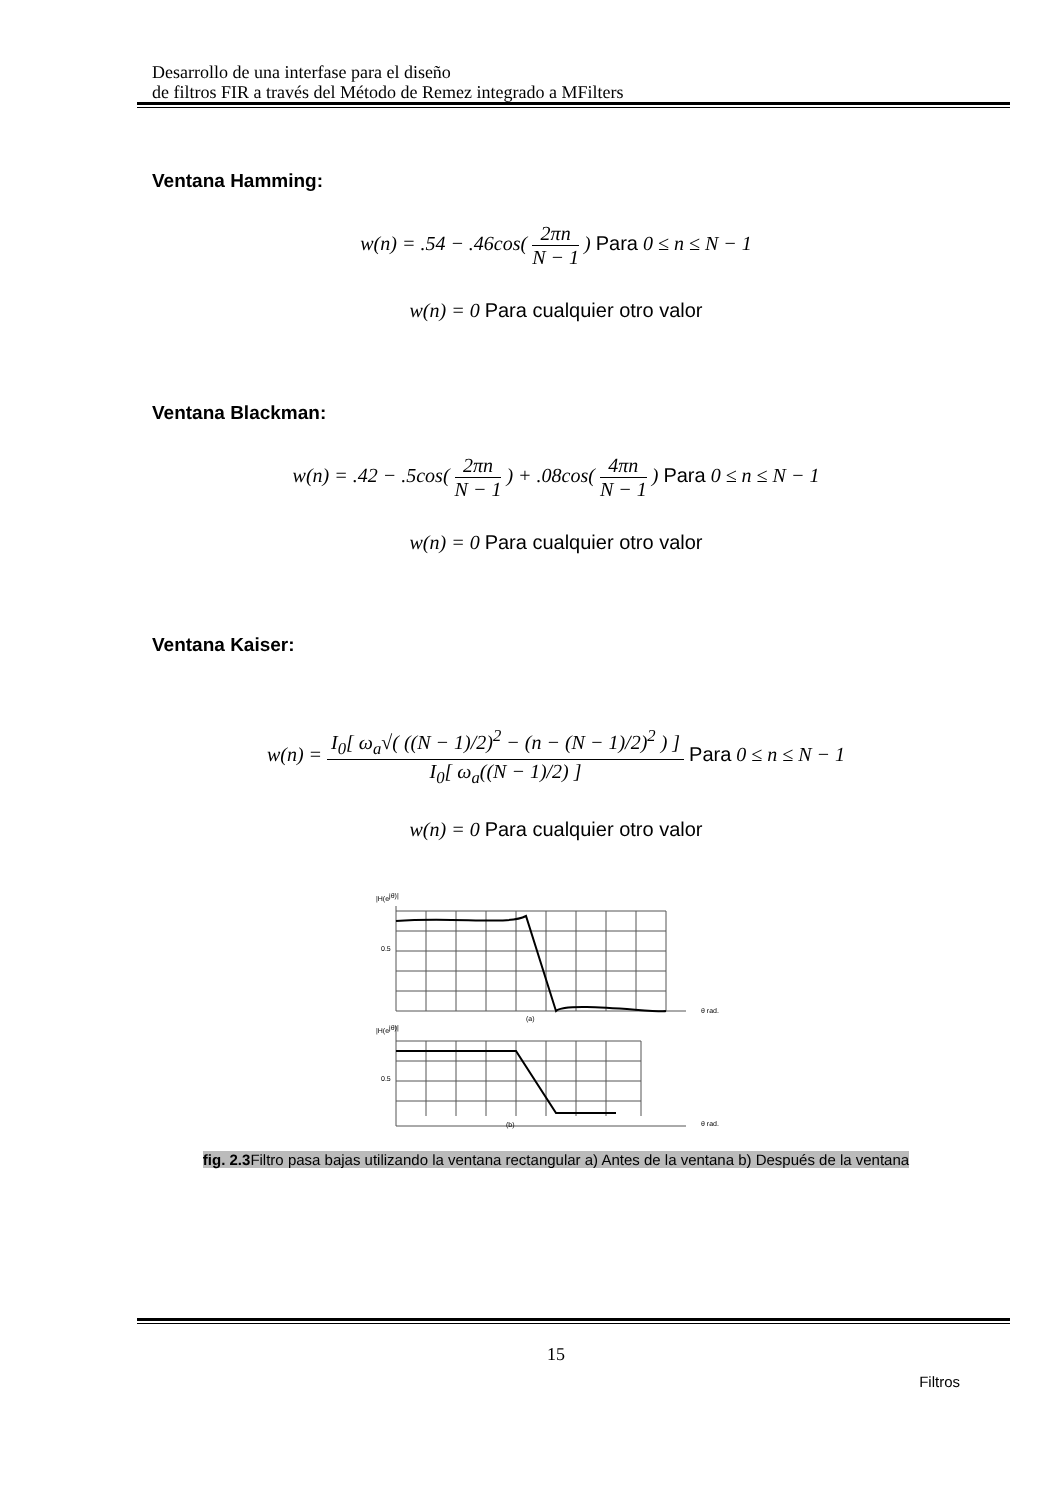Desarrollo de una interfase para el diseño
de filtros FIR a través del Método de Remez integrado a MFilters
Ventana Hamming:
w(n) = .54 − .46cos( 2πn N − 1 ) Para 0 ≤ n ≤ N − 1
w(n) = 0 Para cualquier otro valor
Ventana Blackman:
w(n) = .42 − .5cos( 2πn N − 1 ) + .08cos( 4πn N − 1 ) Para 0 ≤ n ≤ N − 1
w(n) = 0 Para cualquier otro valor
Ventana Kaiser:
w(n) = I<sub>0</sub>[ ω<sub>a</sub>√( ((N − 1)/2)<sup>2</sup> − (n − (N − 1)/2)<sup>2</sup> ) ] I<sub>0</sub>[ ω<sub>a</sub>((N − 1)/2) ] Para 0 ≤ n ≤ N − 1
w(n) = 0 Para cualquier otro valor
|H(ejθ)|
0.5
(a)
θ rad.
|H(ejθ)|
0.5
(b)
θ rad.
fig. 2.3 Filtro pasa bajas utilizando la ventana rectangular a) Antes de la ventana b) Después de la ventana
15
Filtros